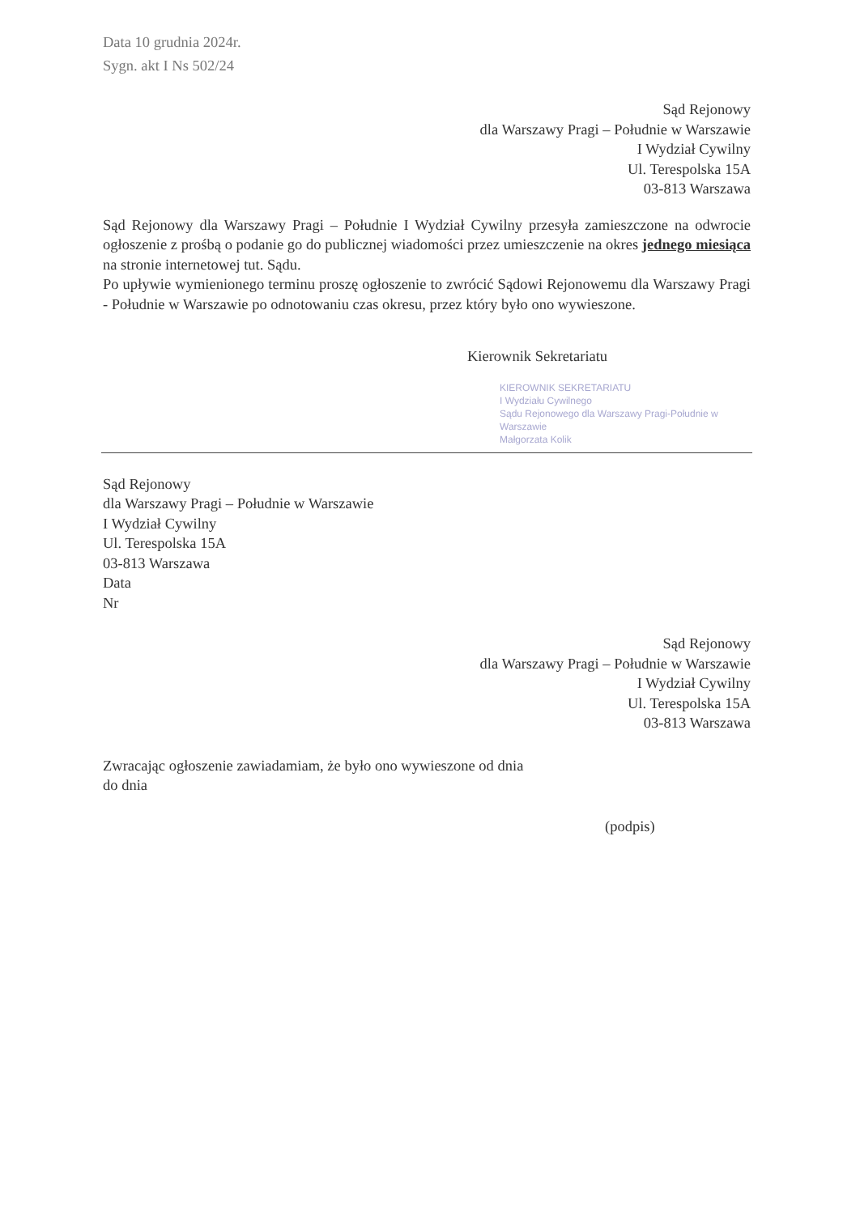Data 10 grudnia 2024r.
Sygn. akt I Ns 502/24
Sąd Rejonowy
dla Warszawy Pragi – Południe w Warszawie
I Wydział Cywilny
Ul. Terespolska 15A
03-813 Warszawa
Sąd Rejonowy dla Warszawy Pragi – Południe I Wydział Cywilny przesyła zamieszczone na odwrocie ogłoszenie z prośbą o podanie go do publicznej wiadomości przez umieszczenie na okres jednego miesiąca na stronie internetowej tut. Sądu.
Po upływie wymienionego terminu proszę ogłoszenie to zwrócić Sądowi Rejonowemu dla Warszawy Pragi - Południe w Warszawie po odnotowaniu czas okresu, przez który było ono wywieszone.
Kierownik Sekretariatu
KIEROWNIK SEKRETARIATU
I Wydziału Cywilnego
Sądu Rejonowego dla Warszawy Pragi-Południe w Warszawie
Małgorzata Kolik
Sąd Rejonowy
dla Warszawy Pragi – Południe w Warszawie
I Wydział Cywilny
Ul. Terespolska 15A
03-813 Warszawa
Data
Nr
Sąd Rejonowy
dla Warszawy Pragi – Południe w Warszawie
I Wydział Cywilny
Ul. Terespolska 15A
03-813 Warszawa
Zwracając ogłoszenie zawiadamiam, że było ono wywieszone od dnia
do dnia
(podpis)